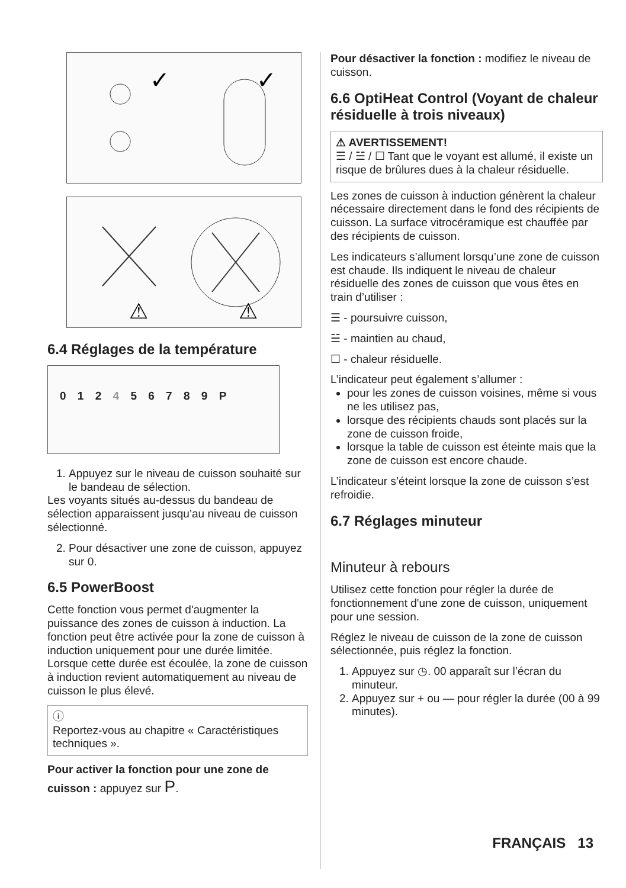✓
✓
⚠
⚠
6.4 Réglages de la température
0 1 2 4 5 6 7 8 9 P
1. Appuyez sur le niveau de cuisson souhaité sur le bandeau de sélection.
Les voyants situés au-dessus du bandeau de sélection apparaissent jusqu’au niveau de cuisson sélectionné.
2. Pour désactiver une zone de cuisson, appuyez sur 0.
6.5 PowerBoost
Cette fonction vous permet d'augmenter la puissance des zones de cuisson à induction. La fonction peut être activée pour la zone de cuisson à induction uniquement pour une durée limitée. Lorsque cette durée est écoulée, la zone de cuisson à induction revient automatiquement au niveau de cuisson le plus élevé.
ⓘ
Reportez-vous au chapitre « Caractéristiques techniques ».
Pour activer la fonction pour une zone de cuisson : appuyez sur P.
Pour désactiver la fonction : modifiez le niveau de cuisson.
6.6 OptiHeat Control (Voyant de chaleur résiduelle à trois niveaux)
⚠ AVERTISSEMENT!
☰ / ☱ / ☐ Tant que le voyant est allumé, il existe un risque de brûlures dues à la chaleur résiduelle.
Les zones de cuisson à induction génèrent la chaleur nécessaire directement dans le fond des récipients de cuisson. La surface vitrocéramique est chauffée par des récipients de cuisson.
Les indicateurs s’allument lorsqu’une zone de cuisson est chaude. Ils indiquent le niveau de chaleur résiduelle des zones de cuisson que vous êtes en train d’utiliser :
☰ - poursuivre cuisson,
☱ - maintien au chaud,
☐ - chaleur résiduelle.
L’indicateur peut également s’allumer :
pour les zones de cuisson voisines, même si vous ne les utilisez pas,
lorsque des récipients chauds sont placés sur la zone de cuisson froide,
lorsque la table de cuisson est éteinte mais que la zone de cuisson est encore chaude.
L’indicateur s’éteint lorsque la zone de cuisson s’est refroidie.
6.7 Réglages minuteur
Minuteur à rebours
Utilisez cette fonction pour régler la durée de fonctionnement d'une zone de cuisson, uniquement pour une session.
Réglez le niveau de cuisson de la zone de cuisson sélectionnée, puis réglez la fonction.
1. Appuyez sur ◷. 00 apparaît sur l’écran du minuteur.
2. Appuyez sur + ou — pour régler la durée (00 à 99 minutes).
FRANÇAIS 13